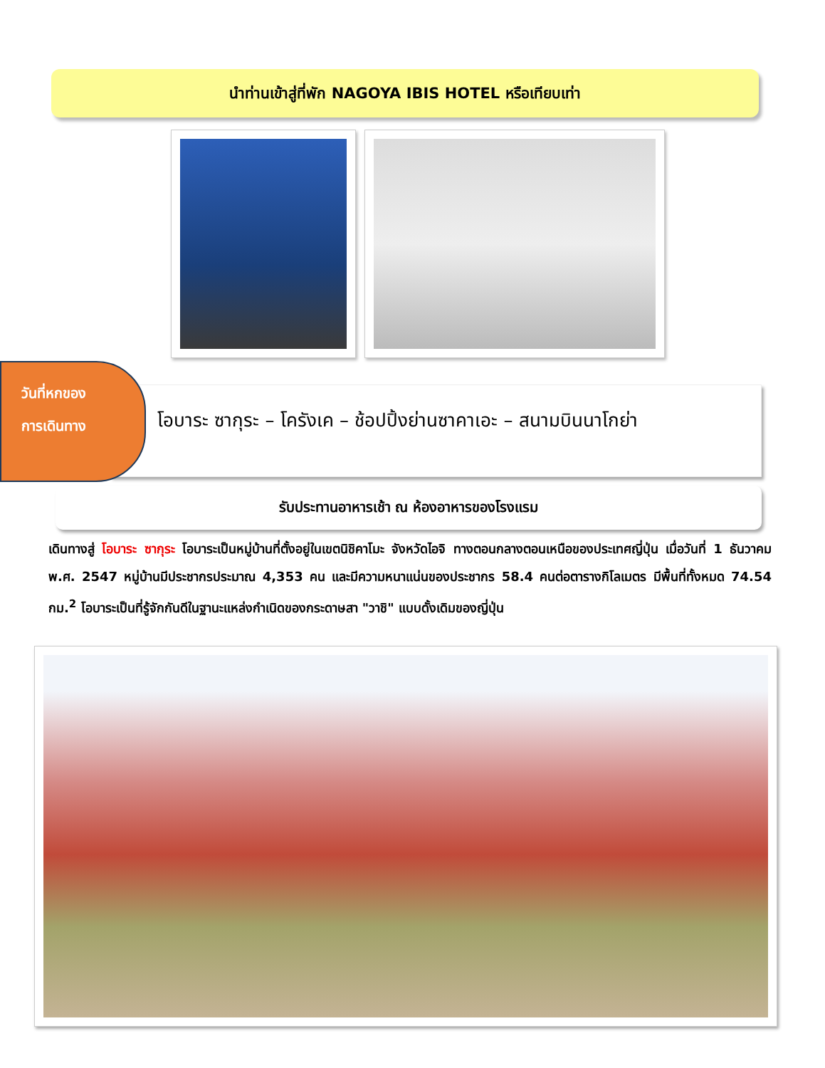นำท่านเข้าสู่ที่พัก NAGOYA IBIS HOTEL หรือเทียบเท่า
โอบาระ ซากุระ – โครังเค – ช้อปปิ้งย่านซาคาเอะ – สนามบินนาโกย่า
วันที่หกของ
การเดินทาง
รับประทานอาหารเช้า ณ ห้องอาหารของโรงแรม
เดินทางสู่ โอบาระ ซากุระ โอบาระเป็นหมู่บ้านที่ตั้งอยู่ในเขตนิชิคาโมะ จังหวัดไอจิ ทางตอนกลางตอนเหนือของประเทศญี่ปุ่น เมื่อวันที่ 1 ธันวาคม พ.ศ. 2547 หมู่บ้านมีประชากรประมาณ 4,353 คน และมีความหนาแน่นของประชากร 58.4 คนต่อตารางกิโลเมตร มีพื้นที่ทั้งหมด 74.54 กม.<sup>2</sup> โอบาระเป็นที่รู้จักกันดีในฐานะแหล่งกำเนิดของกระดาษสา "วาชิ" แบบดั้งเดิมของญี่ปุ่น